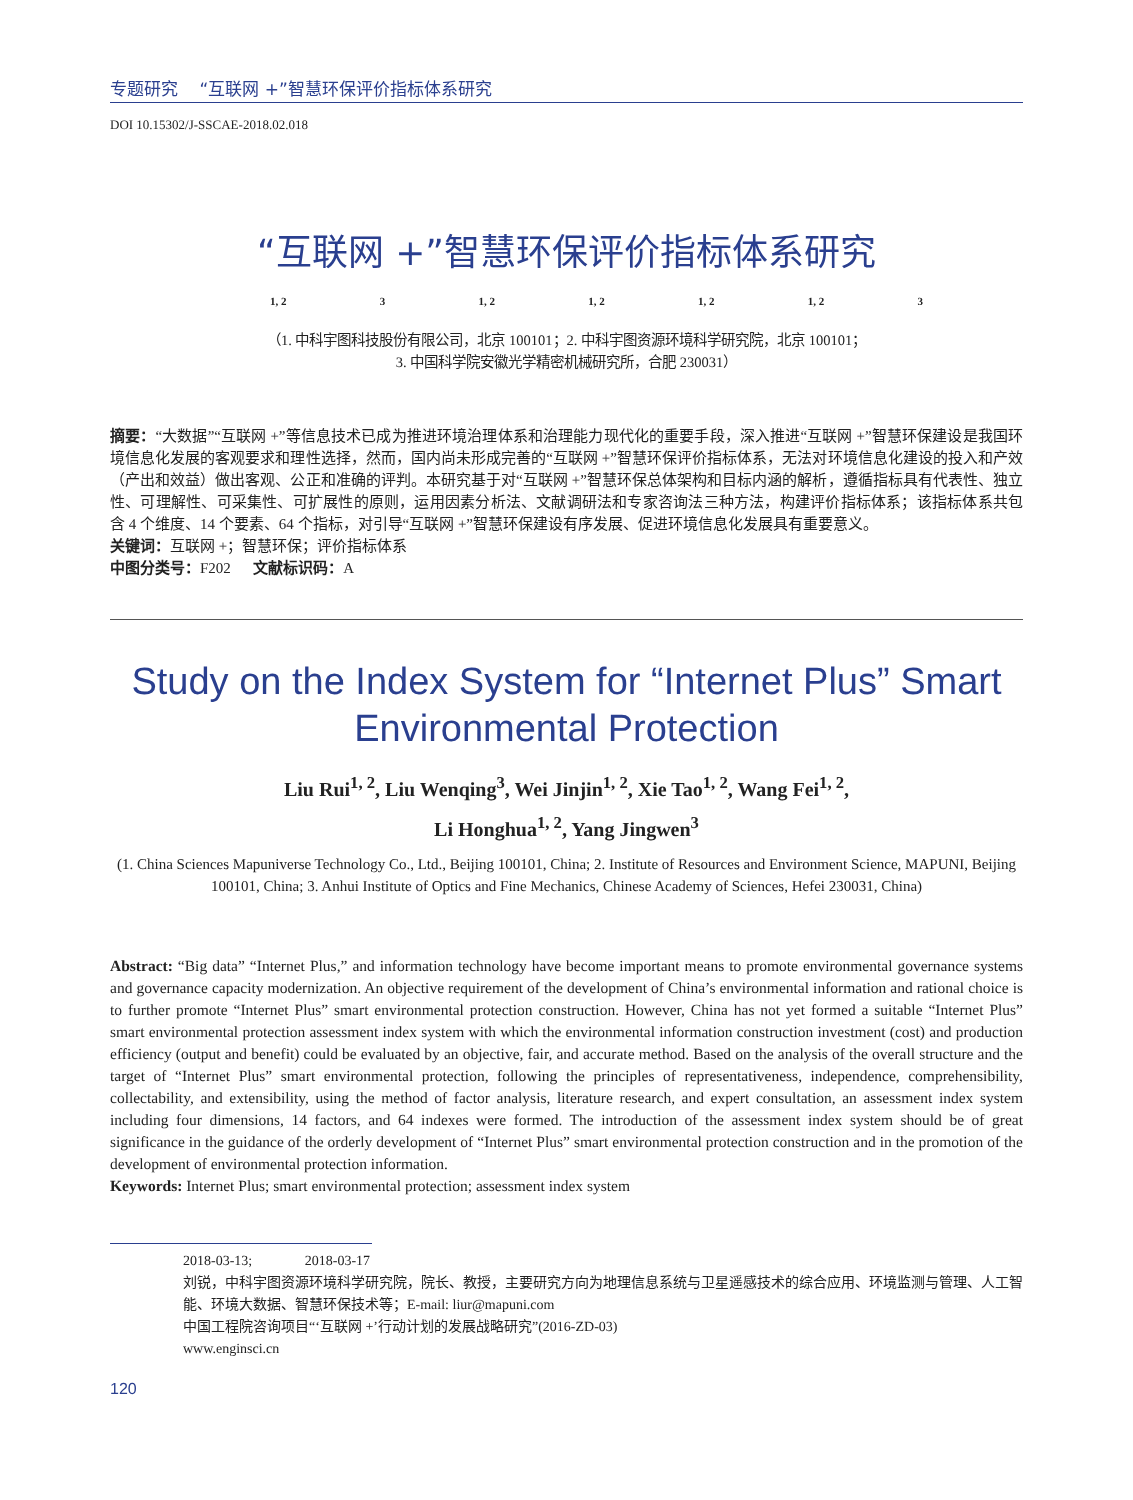专题研究 “互联网 +”智慧环保评价指标体系研究
DOI 10.15302/J-SSCAE-2018.02.018
“互联网 +”智慧环保评价指标体系研究
1, 2 3 1, 2 1, 2 1, 2 1, 2 3
（1. 中科宇图科技股份有限公司，北京 100101；2. 中科宇图资源环境科学研究院，北京 100101；
3. 中国科学院安徽光学精密机械研究所，合肥 230031）
摘要：“大数据”“互联网 +”等信息技术已成为推进环境治理体系和治理能力现代化的重要手段，深入推进“互联网 +”智慧环保建设是我国环境信息化发展的客观要求和理性选择，然而，国内尚未形成完善的“互联网 +”智慧环保评价指标体系，无法对环境信息化建设的投入和产效（产出和效益）做出客观、公正和准确的评判。本研究基于对“互联网 +”智慧环保总体架构和目标内涵的解析，遵循指标具有代表性、独立性、可理解性、可采集性、可扩展性的原则，运用因素分析法、文献调研法和专家咨询法三种方法，构建评价指标体系；该指标体系共包含 4 个维度、14 个要素、64 个指标，对引导“互联网 +”智慧环保建设有序发展、促进环境信息化发展具有重要意义。
关键词：互联网 +；智慧环保；评价指标体系
中图分类号：F202 文献标识码：A
Study on the Index System for “Internet Plus” Smart Environmental Protection
Liu Rui<sup>1, 2</sup>, Liu Wenqing<sup>3</sup>, Wei Jinjin<sup>1, 2</sup>, Xie Tao<sup>1, 2</sup>, Wang Fei<sup>1, 2</sup>,
Li Honghua<sup>1, 2</sup>, Yang Jingwen<sup>3</sup>
(1. China Sciences Mapuniverse Technology Co., Ltd., Beijing 100101, China; 2. Institute of Resources and Environment Science, MAPUNI, Beijing 100101, China; 3. Anhui Institute of Optics and Fine Mechanics, Chinese Academy of Sciences, Hefei 230031, China)
Abstract: “Big data” “Internet Plus,” and information technology have become important means to promote environmental governance systems and governance capacity modernization. An objective requirement of the development of China’s environmental information and rational choice is to further promote “Internet Plus” smart environmental protection construction. However, China has not yet formed a suitable “Internet Plus” smart environmental protection assessment index system with which the environmental information construction investment (cost) and production efficiency (output and benefit) could be evaluated by an objective, fair, and accurate method. Based on the analysis of the overall structure and the target of “Internet Plus” smart environmental protection, following the principles of representativeness, independence, comprehensibility, collectability, and extensibility, using the method of factor analysis, literature research, and expert consultation, an assessment index system including four dimensions, 14 factors, and 64 indexes were formed. The introduction of the assessment index system should be of great significance in the guidance of the orderly development of “Internet Plus” smart environmental protection construction and in the promotion of the development of environmental protection information.
Keywords: Internet Plus; smart environmental protection; assessment index system
2018-03-13; 2018-03-17
刘锐，中科宇图资源环境科学研究院，院长、教授，主要研究方向为地理信息系统与卫星遥感技术的综合应用、环境监测与管理、人工智能、环境大数据、智慧环保技术等；E-mail: liur@mapuni.com
中国工程院咨询项目“‘互联网 +’行动计划的发展战略研究”(2016-ZD-03)
www.enginsci.cn
120